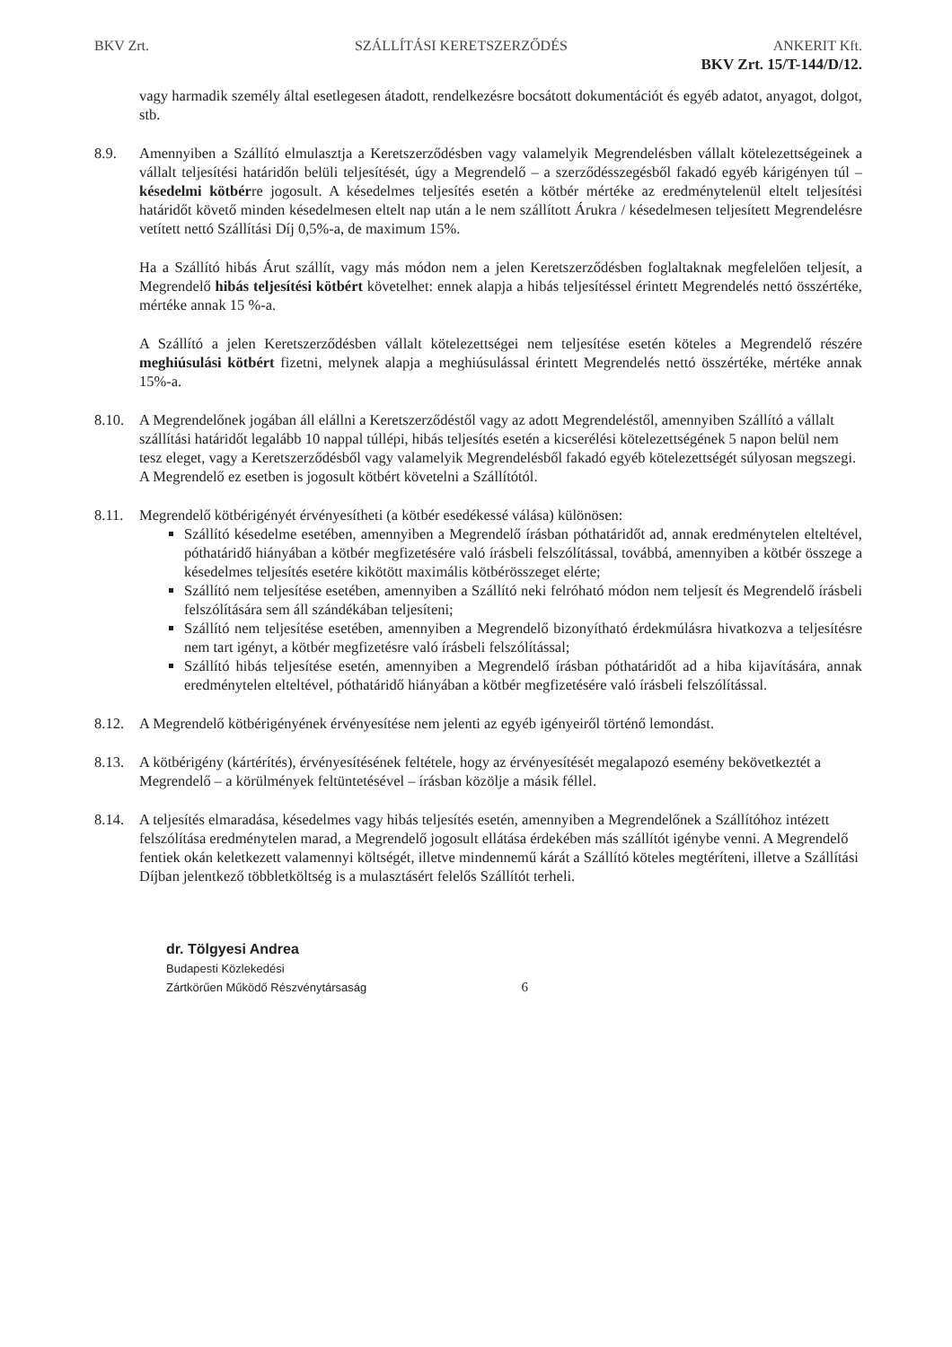BKV Zrt. SZÁLLÍTÁSI KERETSZERZŐDÉS ANKERIT Kft.
BKV Zrt. 15/T-144/D/12.
vagy harmadik személy által esetlegesen átadott, rendelkezésre bocsátott dokumentációt és egyéb adatot, anyagot, dolgot, stb.
8.9. Amennyiben a Szállító elmulasztja a Keretszerződésben vagy valamelyik Megrendelésben vállalt kötelezettségeinek a vállalt teljesítési határidőn belüli teljesítését, úgy a Megrendelő – a szerződésszegésből fakadó egyéb kárigényen túl – késedelmi kötbérre jogosult. A késedelmes teljesítés esetén a kötbér mértéke az eredménytelenül eltelt teljesítési határidőt követő minden késedelmesen eltelt nap után a le nem szállított Árukra / késedelmesen teljesített Megrendelésre vetített nettó Szállítási Díj 0,5%-a, de maximum 15%.
Ha a Szállító hibás Árut szállít, vagy más módon nem a jelen Keretszerződésben foglaltaknak megfelelően teljesít, a Megrendelő hibás teljesítési kötbért követelhet: ennek alapja a hibás teljesítéssel érintett Megrendelés nettó összértéke, mértéke annak 15 %-a.
A Szállító a jelen Keretszerződésben vállalt kötelezettségei nem teljesítése esetén köteles a Megrendelő részére meghiúsulási kötbért fizetni, melynek alapja a meghiúsulással érintett Megrendelés nettó összértéke, mértéke annak 15%-a.
8.10. A Megrendelőnek jogában áll elállni a Keretszerződéstől vagy az adott Megrendeléstől, amennyiben Szállító a vállalt szállítási határidőt legalább 10 nappal túllépi, hibás teljesítés esetén a kicserélési kötelezettségének 5 napon belül nem tesz eleget, vagy a Keretszerződésből vagy valamelyik Megrendelésből fakadó egyéb kötelezettségét súlyosan megszegi. A Megrendelő ez esetben is jogosult kötbért követelni a Szállítótól.
8.11. Megrendelő kötbérigényét érvényesítheti (a kötbér esedékessé válása) különösen:
Szállító késedelme esetében, amennyiben a Megrendelő írásban póthatáridőt ad, annak eredménytelen elteltével, póthatáridő hiányában a kötbér megfizetésére való írásbeli felszólítással, továbbá, amennyiben a kötbér összege a késedelmes teljesítés esetére kikötött maximális kötbérösszeget elérte;
Szállító nem teljesítése esetében, amennyiben a Szállító neki felróható módon nem teljesít és Megrendelő írásbeli felszólítására sem áll szándékában teljesíteni;
Szállító nem teljesítése esetében, amennyiben a Megrendelő bizonyítható érdekmúlásra hivatkozva a teljesítésre nem tart igényt, a kötbér megfizetésre való írásbeli felszólítással;
Szállító hibás teljesítése esetén, amennyiben a Megrendelő írásban póthatáridőt ad a hiba kijavítására, annak eredménytelen elteltével, póthatáridő hiányában a kötbér megfizetésére való írásbeli felszólítással.
8.12. A Megrendelő kötbérigényének érvényesítése nem jelenti az egyéb igényeiről történő lemondást.
8.13. A kötbérigény (kártérítés), érvényesítésének feltétele, hogy az érvényesítését megalapozó esemény bekövetkeztét a Megrendelő – a körülmények feltüntetésével – írásban közölje a másik féllel.
8.14. A teljesítés elmaradása, késedelmes vagy hibás teljesítés esetén, amennyiben a Megrendelőnek a Szállítóhoz intézett felszólítása eredménytelen marad, a Megrendelő jogosult ellátása érdekében más szállítót igénybe venni. A Megrendelő fentiek okán keletkezett valamennyi költségét, illetve mindennemű kárát a Szállító köteles megtéríteni, illetve a Szállítási Díjban jelentkező többletköltség is a mulasztásért felelős Szállítót terheli.
dr. Tölgyesi Andrea
Budapesti Közlekedési
Zártkörűen Működő Részvénytársaság
6